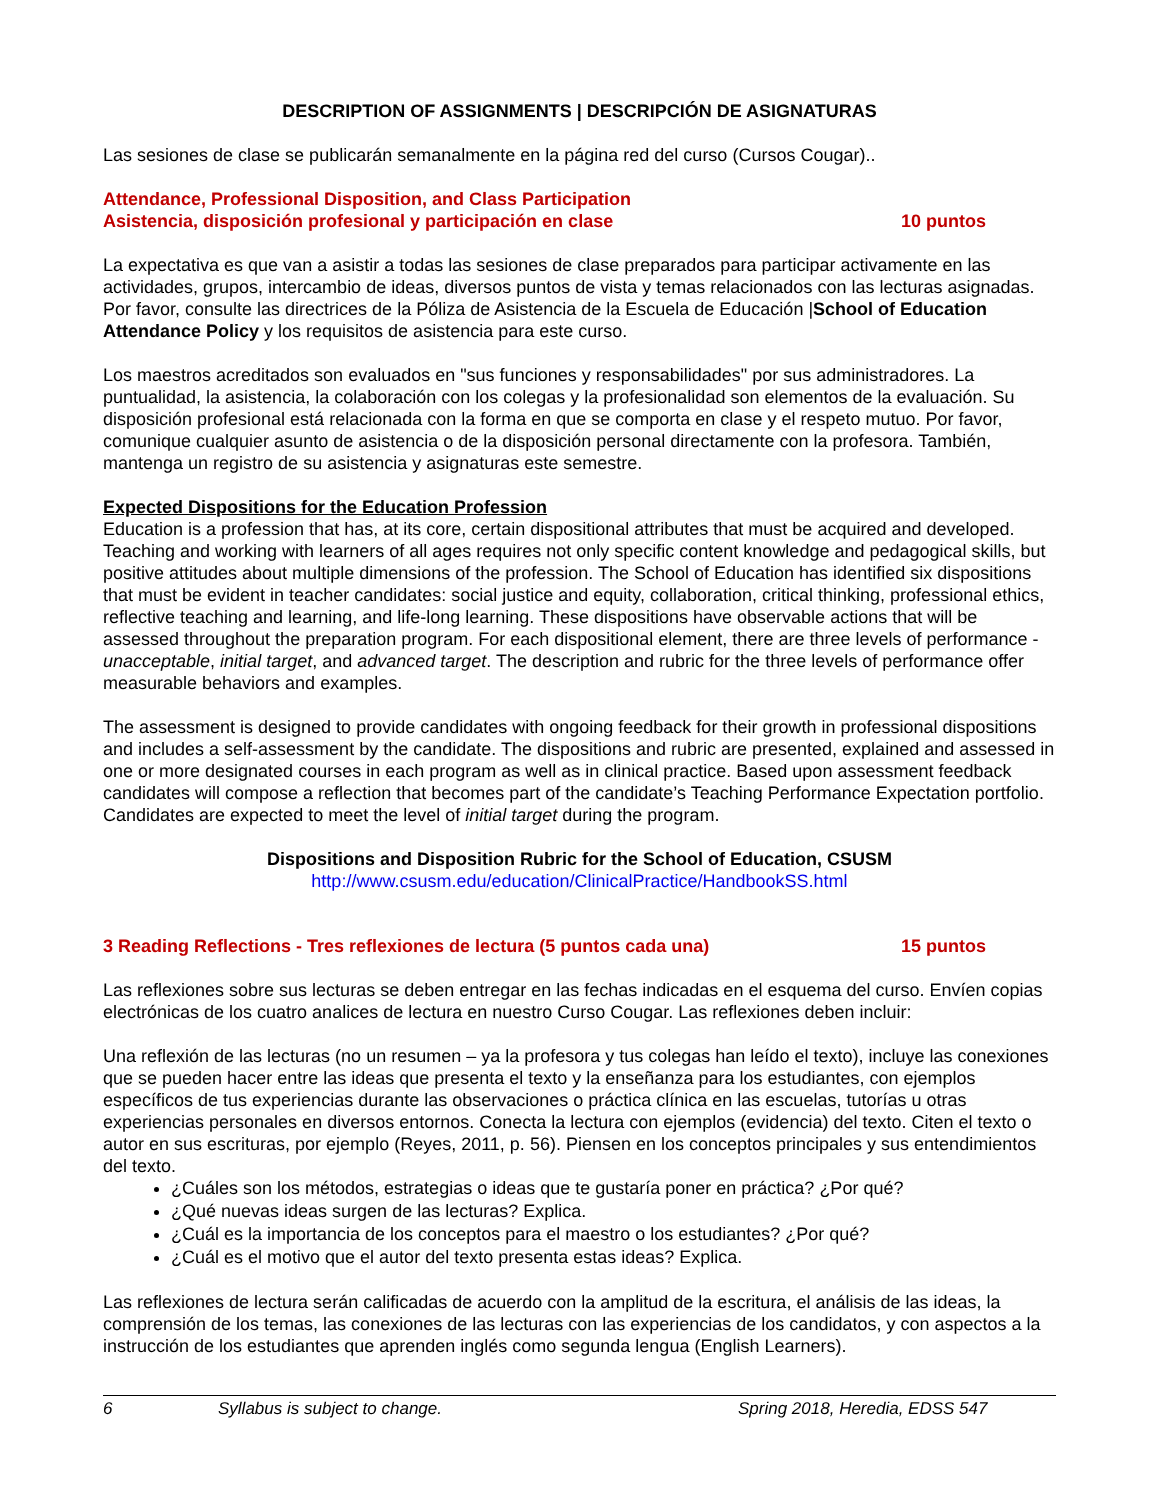DESCRIPTION OF ASSIGNMENTS | DESCRIPCIÓN DE ASIGNATURAS
Las sesiones de clase se publicarán semanalmente en la página red del curso (Cursos Cougar)..
Attendance, Professional Disposition, and Class Participation
Asistencia, disposición profesional y participación en clase 10 puntos
La expectativa es que van a asistir a todas las sesiones de clase preparados para participar activamente en las actividades, grupos, intercambio de ideas, diversos puntos de vista y temas relacionados con las lecturas asignadas. Por favor, consulte las directrices de la Póliza de Asistencia de la Escuela de Educación |School of Education Attendance Policy y los requisitos de asistencia para este curso.
Los maestros acreditados son evaluados en "sus funciones y responsabilidades" por sus administradores. La puntualidad, la asistencia, la colaboración con los colegas y la profesionalidad son elementos de la evaluación. Su disposición profesional está relacionada con la forma en que se comporta en clase y el respeto mutuo. Por favor, comunique cualquier asunto de asistencia o de la disposición personal directamente con la profesora. También, mantenga un registro de su asistencia y asignaturas este semestre.
Expected Dispositions for the Education Profession
Education is a profession that has, at its core, certain dispositional attributes that must be acquired and developed. Teaching and working with learners of all ages requires not only specific content knowledge and pedagogical skills, but positive attitudes about multiple dimensions of the profession. The School of Education has identified six dispositions that must be evident in teacher candidates: social justice and equity, collaboration, critical thinking, professional ethics, reflective teaching and learning, and life-long learning. These dispositions have observable actions that will be assessed throughout the preparation program. For each dispositional element, there are three levels of performance - unacceptable, initial target, and advanced target. The description and rubric for the three levels of performance offer measurable behaviors and examples.
The assessment is designed to provide candidates with ongoing feedback for their growth in professional dispositions and includes a self-assessment by the candidate. The dispositions and rubric are presented, explained and assessed in one or more designated courses in each program as well as in clinical practice. Based upon assessment feedback candidates will compose a reflection that becomes part of the candidate’s Teaching Performance Expectation portfolio. Candidates are expected to meet the level of initial target during the program.
Dispositions and Disposition Rubric for the School of Education, CSUSM
http://www.csusm.edu/education/ClinicalPractice/HandbookSS.html
3 Reading Reflections - Tres reflexiones de lectura (5 puntos cada una) 15 puntos
Las reflexiones sobre sus lecturas se deben entregar en las fechas indicadas en el esquema del curso. Envíen copias electrónicas de los cuatro analices de lectura en nuestro Curso Cougar. Las reflexiones deben incluir:
Una reflexión de las lecturas (no un resumen – ya la profesora y tus colegas han leído el texto), incluye las conexiones que se pueden hacer entre las ideas que presenta el texto y la enseñanza para los estudiantes, con ejemplos específicos de tus experiencias durante las observaciones o práctica clínica en las escuelas, tutorías u otras experiencias personales en diversos entornos. Conecta la lectura con ejemplos (evidencia) del texto. Citen el texto o autor en sus escrituras, por ejemplo (Reyes, 2011, p. 56). Piensen en los conceptos principales y sus entendimientos del texto.
¿Cuáles son los métodos, estrategias o ideas que te gustaría poner en práctica? ¿Por qué?
¿Qué nuevas ideas surgen de las lecturas? Explica.
¿Cuál es la importancia de los conceptos para el maestro o los estudiantes? ¿Por qué?
¿Cuál es el motivo que el autor del texto presenta estas ideas? Explica.
Las reflexiones de lectura serán calificadas de acuerdo con la amplitud de la escritura, el análisis de las ideas, la comprensión de los temas, las conexiones de las lecturas con las experiencias de los candidatos, y con aspectos a la instrucción de los estudiantes que aprenden inglés como segunda lengua (English Learners).
6 Syllabus is subject to change. Spring 2018, Heredia, EDSS 547